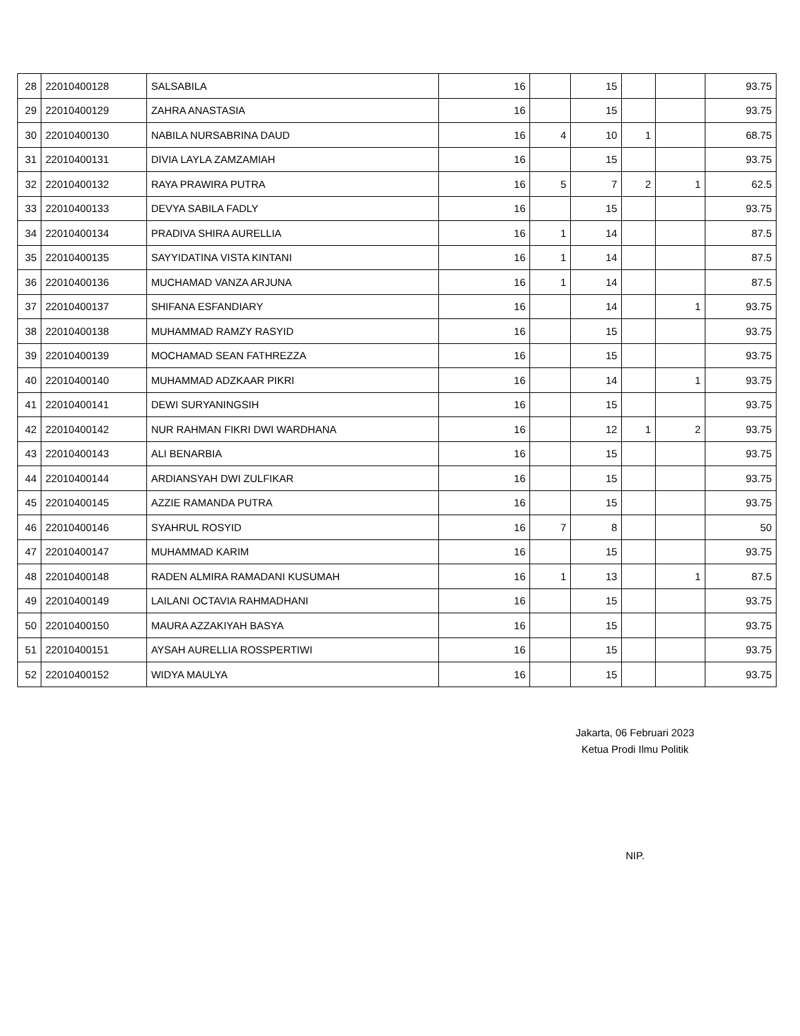| 28 | 22010400128 | SALSABILA | 16 | | 15 | | | 93.75 |
| 29 | 22010400129 | ZAHRA ANASTASIA | 16 | | 15 | | | 93.75 |
| 30 | 22010400130 | NABILA NURSABRINA DAUD | 16 | 4 | 10 | 1 | | 68.75 |
| 31 | 22010400131 | DIVIA LAYLA ZAMZAMIAH | 16 | | 15 | | | 93.75 |
| 32 | 22010400132 | RAYA PRAWIRA PUTRA | 16 | 5 | 7 | 2 | 1 | 62.5 |
| 33 | 22010400133 | DEVYA SABILA FADLY | 16 | | 15 | | | 93.75 |
| 34 | 22010400134 | PRADIVA SHIRA AURELLIA | 16 | 1 | 14 | | | 87.5 |
| 35 | 22010400135 | SAYYIDATINA VISTA KINTANI | 16 | 1 | 14 | | | 87.5 |
| 36 | 22010400136 | MUCHAMAD VANZA ARJUNA | 16 | 1 | 14 | | | 87.5 |
| 37 | 22010400137 | SHIFANA ESFANDIARY | 16 | | 14 | | 1 | 93.75 |
| 38 | 22010400138 | MUHAMMAD RAMZY RASYID | 16 | | 15 | | | 93.75 |
| 39 | 22010400139 | MOCHAMAD SEAN FATHREZZA | 16 | | 15 | | | 93.75 |
| 40 | 22010400140 | MUHAMMAD ADZKAAR PIKRI | 16 | | 14 | | 1 | 93.75 |
| 41 | 22010400141 | DEWI SURYANINGSIH | 16 | | 15 | | | 93.75 |
| 42 | 22010400142 | NUR RAHMAN FIKRI DWI WARDHANA | 16 | | 12 | 1 | 2 | 93.75 |
| 43 | 22010400143 | ALI BENARBIA | 16 | | 15 | | | 93.75 |
| 44 | 22010400144 | ARDIANSYAH DWI ZULFIKAR | 16 | | 15 | | | 93.75 |
| 45 | 22010400145 | AZZIE RAMANDA PUTRA | 16 | | 15 | | | 93.75 |
| 46 | 22010400146 | SYAHRUL ROSYID | 16 | 7 | 8 | | | 50 |
| 47 | 22010400147 | MUHAMMAD KARIM | 16 | | 15 | | | 93.75 |
| 48 | 22010400148 | RADEN ALMIRA RAMADANI KUSUMAH | 16 | 1 | 13 | | 1 | 87.5 |
| 49 | 22010400149 | LAILANI OCTAVIA RAHMADHANI | 16 | | 15 | | | 93.75 |
| 50 | 22010400150 | MAURA AZZAKIYAH BASYA | 16 | | 15 | | | 93.75 |
| 51 | 22010400151 | AYSAH AURELLIA ROSSPERTIWI | 16 | | 15 | | | 93.75 |
| 52 | 22010400152 | WIDYA MAULYA | 16 | | 15 | | | 93.75 |
Jakarta, 06 Februari 2023
Ketua Prodi Ilmu Politik
NIP.